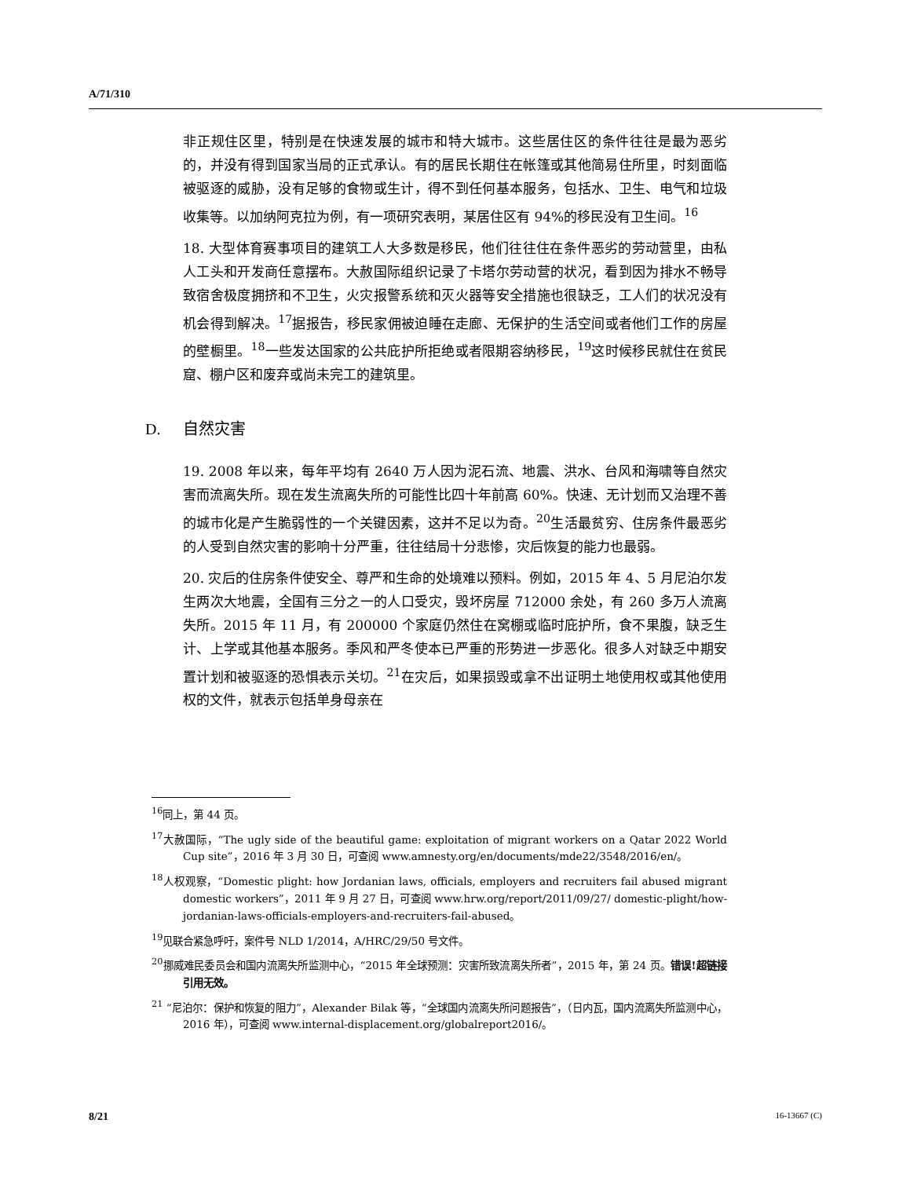A/71/310
非正规住区里，特别是在快速发展的城市和特大城市。这些居住区的条件往往是最为恶劣的，并没有得到国家当局的正式承认。有的居民长期住在帐篷或其他简易住所里，时刻面临被驱逐的威胁，没有足够的食物或生计，得不到任何基本服务，包括水、卫生、电气和垃圾收集等。以加纳阿克拉为例，有一项研究表明，某居住区有 94%的移民没有卫生间。<sup>16</sup>
18. 大型体育赛事项目的建筑工人大多数是移民，他们往往住在条件恶劣的劳动营里，由私人工头和开发商任意摆布。大赦国际组织记录了卡塔尔劳动营的状况，看到因为排水不畅导致宿舍极度拥挤和不卫生，火灾报警系统和灭火器等安全措施也很缺乏，工人们的状况没有机会得到解决。<sup>17</sup>据报告，移民家佣被迫睡在走廊、无保护的生活空间或者他们工作的房屋的壁橱里。<sup>18</sup>一些发达国家的公共庇护所拒绝或者限期容纳移民，<sup>19</sup>这时候移民就住在贫民窟、棚户区和废弃或尚未完工的建筑里。
D. 自然灾害
19. 2008 年以来，每年平均有 2640 万人因为泥石流、地震、洪水、台风和海啸等自然灾害而流离失所。现在发生流离失所的可能性比四十年前高 60%。快速、无计划而又治理不善的城市化是产生脆弱性的一个关键因素，这并不足以为奇。<sup>20</sup>生活最贫穷、住房条件最恶劣的人受到自然灾害的影响十分严重，往往结局十分悲惨，灾后恢复的能力也最弱。
20. 灾后的住房条件使安全、尊严和生命的处境难以预料。例如，2015 年 4、5 月尼泊尔发生两次大地震，全国有三分之一的人口受灾，毁坏房屋 712000 余处，有 260 多万人流离失所。2015 年 11 月，有 200000 个家庭仍然住在窝棚或临时庇护所，食不果腹，缺乏生计、上学或其他基本服务。季风和严冬使本已严重的形势进一步恶化。很多人对缺乏中期安置计划和被驱逐的恐惧表示关切。<sup>21</sup>在灾后，如果损毁或拿不出证明土地使用权或其他使用权的文件，就表示包括单身母亲在
<sup>16</sup> 同上，第 44 页。
<sup>17</sup> 大赦国际，“The ugly side of the beautiful game: exploitation of migrant workers on a Qatar 2022 World Cup site”，2016 年 3 月 30 日，可查阅 www.amnesty.org/en/documents/mde22/3548/2016/en/。
<sup>18</sup> 人权观察，“Domestic plight: how Jordanian laws, officials, employers and recruiters fail abused migrant domestic workers”，2011 年 9 月 27 日，可查阅 www.hrw.org/report/2011/09/27/ domestic-plight/how-jordanian-laws-officials-employers-and-recruiters-fail-abused。
<sup>19</sup> 见联合紧急呼吁，案件号 NLD 1/2014，A/HRC/29/50 号文件。
<sup>20</sup> 挪威难民委员会和国内流离失所监测中心，“2015 年全球预测：灾害所致流离失所者”，2015 年，第 24 页。错误!超链接引用无效。
<sup>21</sup> “尼泊尔：保护和恢复的阻力”，Alexander Bilak 等，“全球国内流离失所问题报告”，（日内瓦，国内流离失所监测中心，2016 年），可查阅 www.internal-displacement.org/globalreport2016/。
8/21 16-13667 (C)